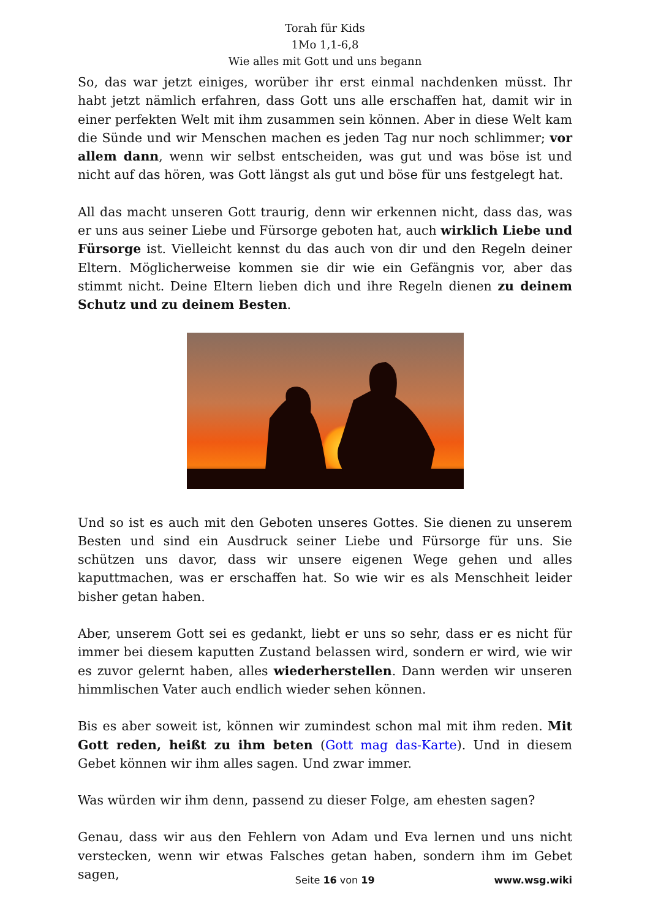Torah für Kids
1Mo 1,1-6,8
Wie alles mit Gott und uns begann
So, das war jetzt einiges, worüber ihr erst einmal nachdenken müsst. Ihr habt jetzt nämlich erfahren, dass Gott uns alle erschaffen hat, damit wir in einer perfekten Welt mit ihm zusammen sein können. Aber in diese Welt kam die Sünde und wir Menschen machen es jeden Tag nur noch schlimmer; vor allem dann, wenn wir selbst entscheiden, was gut und was böse ist und nicht auf das hören, was Gott längst als gut und böse für uns festgelegt hat.
All das macht unseren Gott traurig, denn wir erkennen nicht, dass das, was er uns aus seiner Liebe und Fürsorge geboten hat, auch wirklich Liebe und Fürsorge ist. Vielleicht kennst du das auch von dir und den Regeln deiner Eltern. Möglicherweise kommen sie dir wie ein Gefängnis vor, aber das stimmt nicht. Deine Eltern lieben dich und ihre Regeln dienen zu deinem Schutz und zu deinem Besten.
Und so ist es auch mit den Geboten unseres Gottes. Sie dienen zu unserem Besten und sind ein Ausdruck seiner Liebe und Fürsorge für uns. Sie schützen uns davor, dass wir unsere eigenen Wege gehen und alles kaputtmachen, was er erschaffen hat. So wie wir es als Menschheit leider bisher getan haben.
Aber, unserem Gott sei es gedankt, liebt er uns so sehr, dass er es nicht für immer bei diesem kaputten Zustand belassen wird, sondern er wird, wie wir es zuvor gelernt haben, alles wiederherstellen. Dann werden wir unseren himmlischen Vater auch endlich wieder sehen können.
Bis es aber soweit ist, können wir zumindest schon mal mit ihm reden. Mit Gott reden, heißt zu ihm beten (Gott mag das-Karte). Und in diesem Gebet können wir ihm alles sagen. Und zwar immer.
Was würden wir ihm denn, passend zu dieser Folge, am ehesten sagen?
Genau, dass wir aus den Fehlern von Adam und Eva lernen und uns nicht verstecken, wenn wir etwas Falsches getan haben, sondern ihm im Gebet sagen,
Seite 16 von 19 www.wsg.wiki